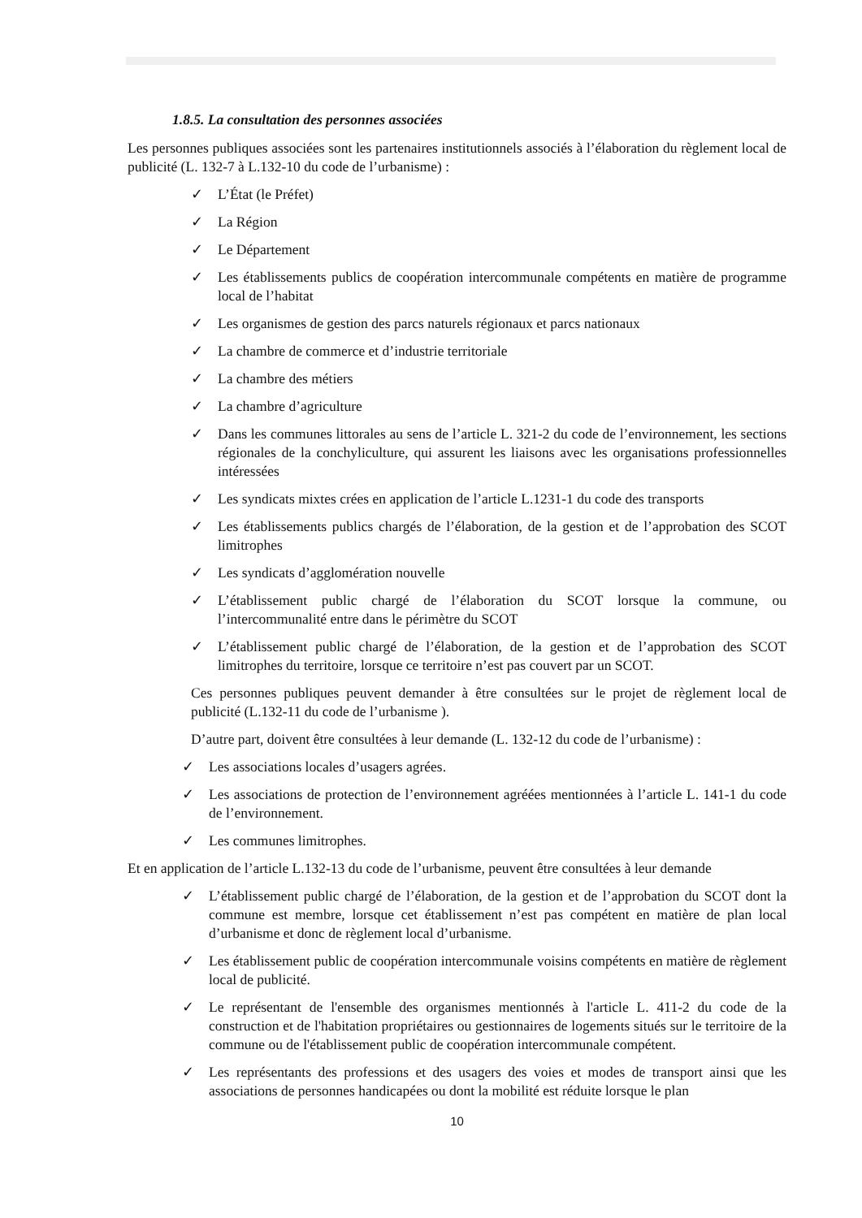1.8.5. La consultation des personnes associées
Les personnes publiques associées sont les partenaires institutionnels associés à l’élaboration du règlement local de publicité (L. 132-7 à L.132-10 du code de l’urbanisme) :
✓ L’État (le Préfet)
✓ La Région
✓ Le Département
✓ Les établissements publics de coopération intercommunale compétents en matière de programme local de l’habitat
✓ Les organismes de gestion des parcs naturels régionaux et parcs nationaux
✓ La chambre de commerce et d’industrie territoriale
✓ La chambre des métiers
✓ La chambre d’agriculture
✓ Dans les communes littorales au sens de l’article L. 321-2 du code de l’environnement, les sections régionales de la conchyliculture, qui assurent les liaisons avec les organisations professionnelles intéressées
✓ Les syndicats mixtes crées en application de l’article L.1231-1 du code des transports
✓ Les établissements publics chargés de l’élaboration, de la gestion et de l’approbation des SCOT limitrophes
✓ Les syndicats d’agglomération nouvelle
✓ L’établissement public chargé de l’élaboration du SCOT lorsque la commune, ou l’intercommunalité entre dans le périmètre du SCOT
✓ L’établissement public chargé de l’élaboration, de la gestion et de l’approbation des SCOT limitrophes du territoire, lorsque ce territoire n’est pas couvert par un SCOT.
Ces personnes publiques peuvent demander à être consultées sur le projet de règlement local de publicité (L.132-11 du code de l’urbanisme ).
D’autre part, doivent être consultées à leur demande (L. 132-12 du code de l’urbanisme) :
✓ Les associations locales d’usagers agrées.
✓ Les associations de protection de l’environnement agréées mentionnées à l’article L. 141-1 du code de l’environnement.
✓ Les communes limitrophes.
Et en application de l’article L.132-13 du code de l’urbanisme, peuvent être consultées à leur demande
✓ L’établissement public chargé de l’élaboration, de la gestion et de l’approbation du SCOT dont la commune est membre, lorsque cet établissement n’est pas compétent en matière de plan local d’urbanisme et donc de règlement local d’urbanisme.
✓ Les établissement public de coopération intercommunale voisins compétents en matière de règlement local de publicité.
✓ Le représentant de l'ensemble des organismes mentionnés à l'article L. 411-2 du code de la construction et de l'habitation propriétaires ou gestionnaires de logements situés sur le territoire de la commune ou de l'établissement public de coopération intercommunale compétent.
✓ Les représentants des professions et des usagers des voies et modes de transport ainsi que les associations de personnes handicapées ou dont la mobilité est réduite lorsque le plan
10